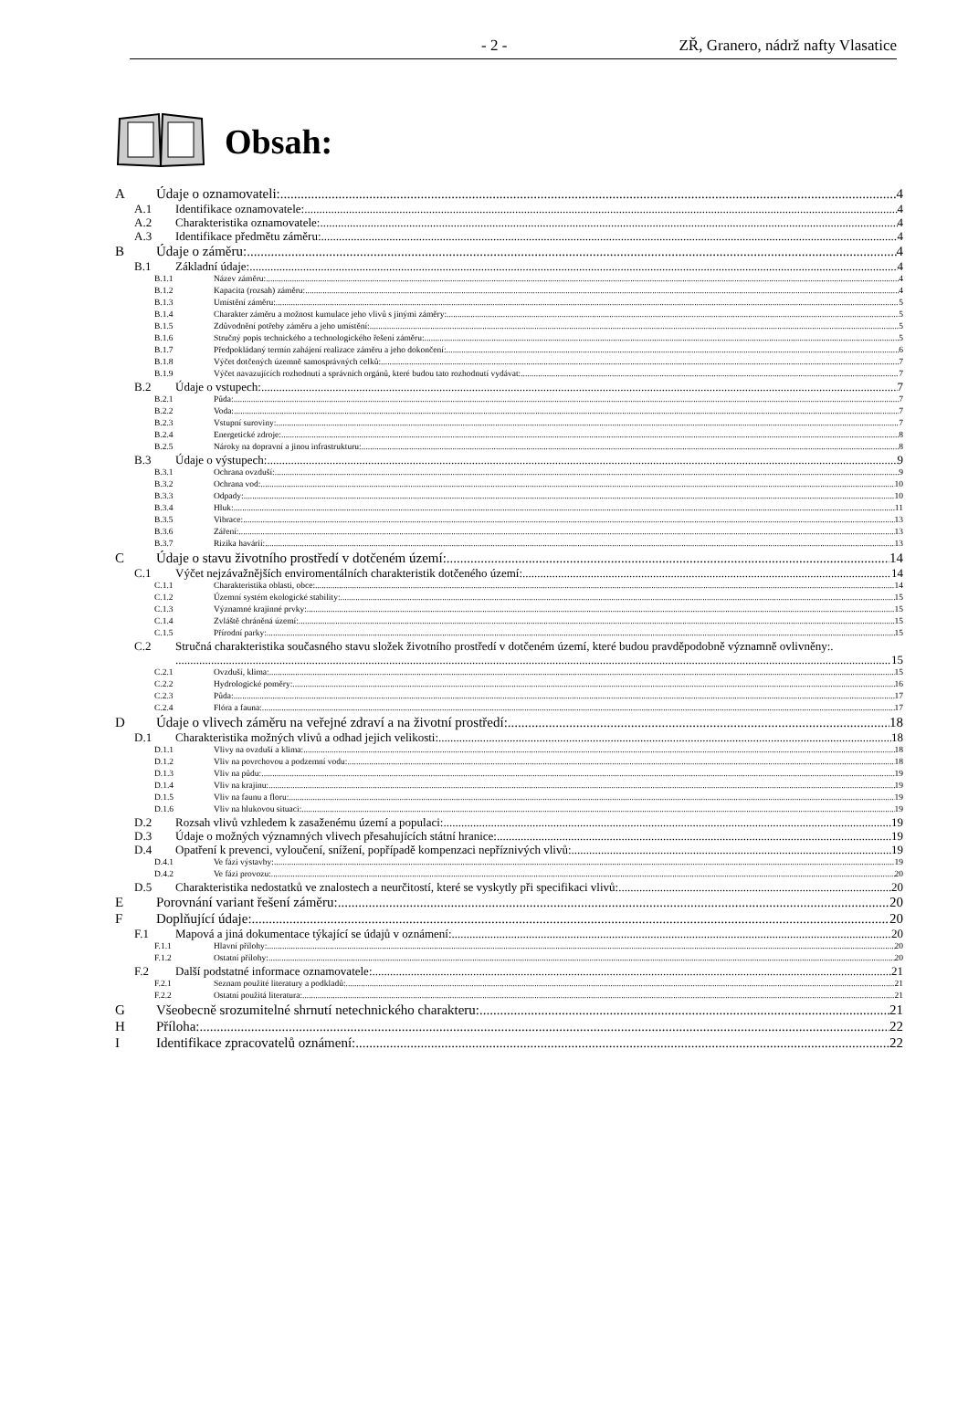- 2 - ZŘ, Granero, nádrž nafty Vlasatice
Obsah:
A Údaje o oznamovateli: 4
A.1 Identifikace oznamovatele: 4
A.2 Charakteristika oznamovatele: 4
A.3 Identifikace předmětu záměru: 4
B Údaje o záměru: 4
B.1 Základní údaje: 4
B.1.1 Název záměru: 4
B.1.2 Kapacita (rozsah) záměru: 4
B.1.3 Umístění záměru: 5
B.1.4 Charakter záměru a možnost kumulace jeho vlivů s jinými záměry: 5
B.1.5 Zdůvodnění potřeby záměru a jeho umístění: 5
B.1.6 Stručný popis technického a technologického řešení záměru: 5
B.1.7 Předpokládaný termín zahájení realizace záměru a jeho dokončení: 6
B.1.8 Výčet dotčených územně samosprávných celků: 7
B.1.9 Výčet navazujících rozhodnutí a správních orgánů, které budou tato rozhodnutí vydávat: 7
B.2 Údaje o vstupech: 7
B.2.1 Půda: 7
B.2.2 Voda: 7
B.2.3 Vstupní suroviny: 7
B.2.4 Energetické zdroje: 8
B.2.5 Nároky na dopravní a jinou infrastrukturu: 8
B.3 Údaje o výstupech: 9
B.3.1 Ochrana ovzduší: 9
B.3.2 Ochrana vod: 10
B.3.3 Odpady: 10
B.3.4 Hluk: 11
B.3.5 Vibrace: 13
B.3.6 Záření: 13
B.3.7 Rizika havárií: 13
C Údaje o stavu životního prostředí v dotčeném území: 14
C.1 Výčet nejzávažnějších enviromentálních charakteristik dotčeného území: 14
C.1.1 Charakteristika oblasti, obce: 14
C.1.2 Územní systém ekologické stability: 15
C.1.3 Významné krajinné prvky: 15
C.1.4 Zvláště chráněná území: 15
C.1.5 Přírodní parky: 15
C.2 Stručná charakteristika současného stavu složek životního prostředí v dotčeném území, které budou pravděpodobně významně ovlivněny:.
15
C.2.1 Ovzduší, klima: 15
C.2.2 Hydrologické poměry: 16
C.2.3 Půda: 17
C.2.4 Flóra a fauna: 17
D Údaje o vlivech záměru na veřejné zdraví a na životní prostředí: 18
D.1 Charakteristika možných vlivů a odhad jejich velikosti: 18
D.1.1 Vlivy na ovzduší a klima: 18
D.1.2 Vliv na povrchovou a podzemní vodu: 18
D.1.3 Vliv na půdu: 19
D.1.4 Vliv na krajinu: 19
D.1.5 Vliv na faunu a floru: 19
D.1.6 Vliv na hlukovou situaci: 19
D.2 Rozsah vlivů vzhledem k zasaženému území a populaci: 19
D.3 Údaje o možných významných vlivech přesahujících státní hranice: 19
D.4 Opatření k prevenci, vyloučení, snížení, popřípadě kompenzaci nepříznivých vlivů: 19
D.4.1 Ve fázi výstavby: 19
D.4.2 Ve fázi provozu: 20
D.5 Charakteristika nedostatků ve znalostech a neurčitostí, které se vyskytly při specifikaci vlivů: 20
E Porovnání variant řešení záměru: 20
F Doplňující údaje: 20
F.1 Mapová a jiná dokumentace týkající se údajů v oznámení: 20
F.1.1 Hlavní přílohy: 20
F.1.2 Ostatní přílohy: 20
F.2 Další podstatné informace oznamovatele: 21
F.2.1 Seznam použité literatury a podkladů: 21
F.2.2 Ostatní použitá literatura: 21
G Všeobecně srozumitelné shrnutí netechnického charakteru: 21
H Příloha: 22
I Identifikace zpracovatelů oznámení: 22